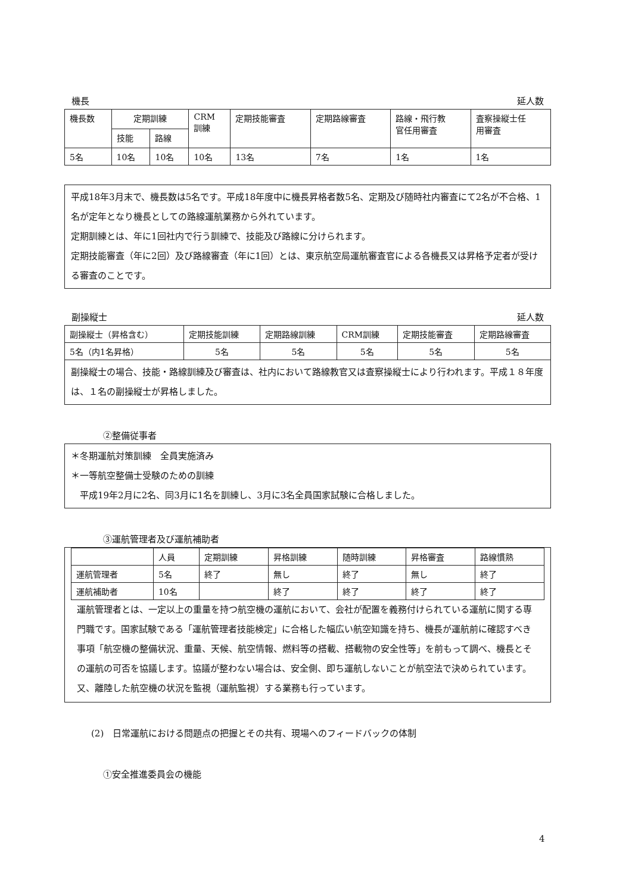機長 延人数
| 機長数 | 定期訓練 | | CRM 訓練 | 定期技能審査 | 定期路線審査 | 路線・飛行教 官任用審査 | 査察操縦士任 用審査 |
| --- | --- | --- | --- | --- | --- | --- | --- |
| | 技能 | 路線 | | | | | |
| 5名 | 10名 | 10名 | 10名 | 13名 | 7名 | 1名 | 1名 |
平成18年3月末で、機長数は5名です。平成18年度中に機長昇格者数5名、定期及び随時社内審査にて2名が不合格、1名が定年となり機長としての路線運航業務から外れています。
定期訓練とは、年に1回社内で行う訓練で、技能及び路線に分けられます。
定期技能審査（年に2回）及び路線審査（年に1回）とは、東京航空局運航審査官による各機長又は昇格予定者が受ける審査のことです。
副操縦士 延人数
| 副操縦士（昇格含む） | 定期技能訓練 | 定期路線訓練 | CRM訓練 | 定期技能審査 | 定期路線審査 |
| --- | --- | --- | --- | --- | --- |
| 5名（内1名昇格） | 5名 | 5名 | 5名 | 5名 | 5名 |
副操縦士の場合、技能・路線訓練及び審査は、社内において路線教官又は査察操縦士により行われます。平成１８年度は、１名の副操縦士が昇格しました。
②整備従事者
＊冬期運航対策訓練　全員実施済み
＊一等航空整備士受験のための訓練
　平成19年2月に2名、同3月に1名を訓練し、3月に3名全員国家試験に合格しました。
③運航管理者及び運航補助者
| | 人員 | 定期訓練 | 昇格訓練 | 随時訓練 | 昇格審査 | 路線慣熟 |
| --- | --- | --- | --- | --- | --- | --- |
| 運航管理者 | 5名 | 終了 | 無し | 終了 | 無し | 終了 |
| 運航補助者 | 10名 | | 終了 | 終了 | 終了 | 終了 |
運航管理者とは、一定以上の重量を持つ航空機の運航において、会社が配置を義務付けられている運航に関する専門職です。国家試験である「運航管理者技能検定」に合格した幅広い航空知識を持ち、機長が運航前に確認すべき事項「航空機の整備状況、重量、天候、航空情報、燃料等の搭載、搭載物の安全性等」を前もって調べ、機長とその運航の可否を協議します。協議が整わない場合は、安全側、即ち運航しないことが航空法で決められています。
又、離陸した航空機の状況を監視（運航監視）する業務も行っています。
(2)　日常運航における問題点の把握とその共有、現場へのフィードバックの体制
①安全推進委員会の機能
4